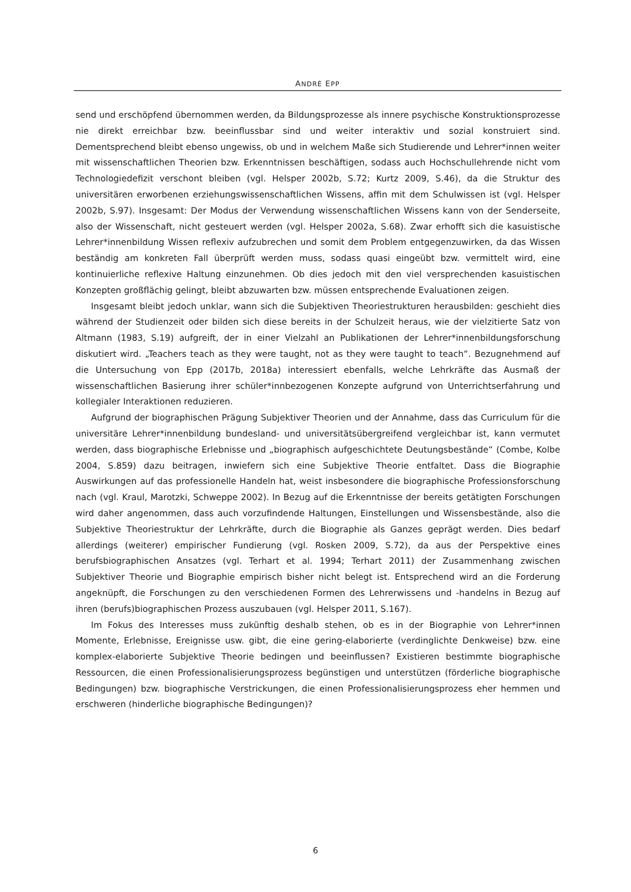ANDRÉ EPP
send und erschöpfend übernommen werden, da Bildungsprozesse als innere psychische Konstruktionsprozesse nie direkt erreichbar bzw. beeinflussbar sind und weiter interaktiv und sozial konstruiert sind. Dementsprechend bleibt ebenso ungewiss, ob und in welchem Maße sich Studierende und Lehrer*innen weiter mit wissenschaftlichen Theorien bzw. Erkenntnissen beschäftigen, sodass auch Hochschullehrende nicht vom Technologiedefizit verschont bleiben (vgl. Helsper 2002b, S.72; Kurtz 2009, S.46), da die Struktur des universitären erworbenen erziehungswissenschaftlichen Wissens, affin mit dem Schulwissen ist (vgl. Helsper 2002b, S.97). Insgesamt: Der Modus der Verwendung wissenschaftlichen Wissens kann von der Senderseite, also der Wissenschaft, nicht gesteuert werden (vgl. Helsper 2002a, S.68). Zwar erhofft sich die kasuistische Lehrer*innenbildung Wissen reflexiv aufzubrechen und somit dem Problem entgegenzuwirken, da das Wissen beständig am konkreten Fall überprüft werden muss, sodass quasi eingeübt bzw. vermittelt wird, eine kontinuierliche reflexive Haltung einzunehmen. Ob dies jedoch mit den viel versprechenden kasuistischen Konzepten großflächig gelingt, bleibt abzuwarten bzw. müssen entsprechende Evaluationen zeigen.
Insgesamt bleibt jedoch unklar, wann sich die Subjektiven Theoriestrukturen herausbilden: geschieht dies während der Studienzeit oder bilden sich diese bereits in der Schulzeit heraus, wie der vielzitierte Satz von Altmann (1983, S.19) aufgreift, der in einer Vielzahl an Publikationen der Lehrer*innenbildungsforschung diskutiert wird. „Teachers teach as they were taught, not as they were taught to teach“. Bezugnehmend auf die Untersuchung von Epp (2017b, 2018a) interessiert ebenfalls, welche Lehrkräfte das Ausmaß der wissenschaftlichen Basierung ihrer schüler*innbezogenen Konzepte aufgrund von Unterrichtserfahrung und kollegialer Interaktionen reduzieren.
Aufgrund der biographischen Prägung Subjektiver Theorien und der Annahme, dass das Curriculum für die universitäre Lehrer*innenbildung bundesland- und universitätsübergreifend vergleichbar ist, kann vermutet werden, dass biographische Erlebnisse und „biographisch aufgeschichtete Deutungsbestände“ (Combe, Kolbe 2004, S.859) dazu beitragen, inwiefern sich eine Subjektive Theorie entfaltet. Dass die Biographie Auswirkungen auf das professionelle Handeln hat, weist insbesondere die biographische Professionsforschung nach (vgl. Kraul, Marotzki, Schweppe 2002). In Bezug auf die Erkenntnisse der bereits getätigten Forschungen wird daher angenommen, dass auch vorzufindende Haltungen, Einstellungen und Wissensbestände, also die Subjektive Theoriestruktur der Lehrkräfte, durch die Biographie als Ganzes geprägt werden. Dies bedarf allerdings (weiterer) empirischer Fundierung (vgl. Rosken 2009, S.72), da aus der Perspektive eines berufsbiographischen Ansatzes (vgl. Terhart et al. 1994; Terhart 2011) der Zusammenhang zwischen Subjektiver Theorie und Biographie empirisch bisher nicht belegt ist. Entsprechend wird an die Forderung angeknüpft, die Forschungen zu den verschiedenen Formen des Lehrerwissens und -handelns in Bezug auf ihren (berufs)biographischen Prozess auszubauen (vgl. Helsper 2011, S.167).
Im Fokus des Interesses muss zukünftig deshalb stehen, ob es in der Biographie von Lehrer*innen Momente, Erlebnisse, Ereignisse usw. gibt, die eine gering-elaborierte (verdinglichte Denkweise) bzw. eine komplex-elaborierte Subjektive Theorie bedingen und beeinflussen? Existieren bestimmte biographische Ressourcen, die einen Professionalisierungsprozess begünstigen und unterstützen (förderliche biographische Bedingungen) bzw. biographische Verstrickungen, die einen Professionalisierungsprozess eher hemmen und erschweren (hinderliche biographische Bedingungen)?
6